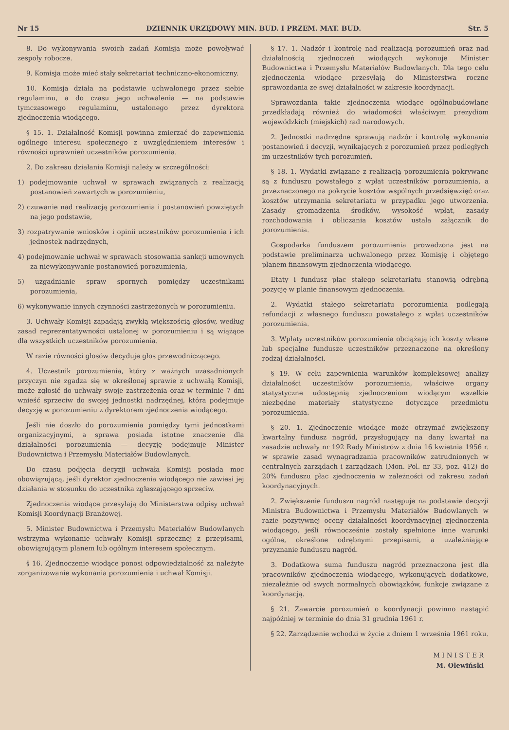Nr 15 DZIENNIK URZĘDOWY MIN. BUD. I PRZEM. MAT. BUD. Str. 5
8. Do wykonywania swoich zadań Komisja może powoływać zespoły robocze.
9. Komisja może mieć stały sekretariat techniczno-ekonomiczny.
10. Komisja działa na podstawie uchwalonego przez siebie regulaminu, a do czasu jego uchwalenia — na podstawie tymczasowego regulaminu, ustalonego przez dyrektora zjednoczenia wiodącego.
§ 15. 1. Działalność Komisji powinna zmierzać do zapewnienia ogólnego interesu społecznego z uwzględnieniem interesów i równości uprawnień uczestników porozumienia.
2. Do zakresu działania Komisji należy w szczególności:
1) podejmowanie uchwał w sprawach związanych z realizacją postanowień zawartych w porozumieniu,
2) czuwanie nad realizacją porozumienia i postanowień powziętych na jego podstawie,
3) rozpatrywanie wniosków i opinii uczestników porozumienia i ich jednostek nadrzędnych,
4) podejmowanie uchwał w sprawach stosowania sankcji umownych za niewykonywanie postanowień porozumienia,
5) uzgadnianie spraw spornych pomiędzy uczestnikami porozumienia,
6) wykonywanie innych czynności zastrzeżonych w porozumieniu.
3. Uchwały Komisji zapadają zwykłą większością głosów, według zasad reprezentatywności ustalonej w porozumieniu i są wiążące dla wszystkich uczestników porozumienia.
W razie równości głosów decyduje głos przewodniczącego.
4. Uczestnik porozumienia, który z ważnych uzasadnionych przyczyn nie zgadza się w określonej sprawie z uchwałą Komisji, może zgłosić do uchwały swoje zastrzeżenia oraz w terminie 7 dni wnieść sprzeciw do swojej jednostki nadrzędnej, która podejmuje decyzję w porozumieniu z dyrektorem zjednoczenia wiodącego.
Jeśli nie doszło do porozumienia pomiędzy tymi jednostkami organizacyjnymi, a sprawa posiada istotne znaczenie dla działalności porozumienia — decyzję podejmuje Minister Budownictwa i Przemysłu Materiałów Budowlanych.
Do czasu podjęcia decyzji uchwała Komisji posiada moc obowiązującą, jeśli dyrektor zjednoczenia wiodącego nie zawiesi jej działania w stosunku do uczestnika zgłaszającego sprzeciw.
Zjednoczenia wiodące przesyłają do Ministerstwa odpisy uchwał Komisji Koordynacji Branżowej.
5. Minister Budownictwa i Przemysłu Materiałów Budowlanych wstrzyma wykonanie uchwały Komisji sprzecznej z przepisami, obowiązującym planem lub ogólnym interesem społecznym.
§ 16. Zjednoczenie wiodące ponosi odpowiedzialność za należyte zorganizowanie wykonania porozumienia i uchwał Komisji.
§ 17. 1. Nadzór i kontrolę nad realizacją porozumień oraz nad działalnością zjednoczeń wiodących wykonuje Minister Budownictwa i Przemysłu Materiałów Budowlanych. Dla tego celu zjednoczenia wiodące przesyłają do Ministerstwa roczne sprawozdania ze swej działalności w zakresie koordynacji.
Sprawozdania takie zjednoczenia wiodące ogólnobudowlane przedkładają również do wiadomości właściwym prezydiom wojewódzkich (miejskich) rad narodowych.
2. Jednostki nadrzędne sprawują nadzór i kontrolę wykonania postanowień i decyzji, wynikających z porozumień przez podległych im uczestników tych porozumień.
§ 18. 1. Wydatki związane z realizacją porozumienia pokrywane są z funduszu powstałego z wpłat uczestników porozumienia, a przeznaczonego na pokrycie kosztów wspólnych przedsięwzięć oraz kosztów utrzymania sekretariatu w przypadku jego utworzenia. Zasady gromadzenia środków, wysokość wpłat, zasady rozchodowania i obliczania kosztów ustala załącznik do porozumienia.
Gospodarka funduszem porozumienia prowadzona jest na podstawie preliminarza uchwalonego przez Komisję i objętego planem finansowym zjednoczenia wiodącego.
Etaty i fundusz płac stałego sekretariatu stanowią odrębną pozycję w planie finansowym zjednoczenia.
2. Wydatki stałego sekretariatu porozumienia podlegają refundacji z własnego funduszu powstałego z wpłat uczestników porozumienia.
3. Wpłaty uczestników porozumienia obciążają ich koszty własne lub specjalne fundusze uczestników przeznaczone na określony rodzaj działalności.
§ 19. W celu zapewnienia warunków kompleksowej analizy działalności uczestników porozumienia, właściwe organy statystyczne udostępnią zjednoczeniom wiodącym wszelkie niezbędne materiały statystyczne dotyczące przedmiotu porozumienia.
§ 20. 1. Zjednoczenie wiodące może otrzymać zwiększony kwartalny fundusz nagród, przysługujący na dany kwartał na zasadzie uchwały nr 192 Rady Ministrów z dnia 16 kwietnia 1956 r. w sprawie zasad wynagradzania pracowników zatrudnionych w centralnych zarządach i zarządzach (Mon. Pol. nr 33, poz. 412) do 20% funduszu płac zjednoczenia w zależności od zakresu zadań koordynacyjnych.
2. Zwiększenie funduszu nagród następuje na podstawie decyzji Ministra Budownictwa i Przemysłu Materiałów Budowlanych w razie pozytywnej oceny działalności koordynacyjnej zjednoczenia wiodącego, jeśli równocześnie zostały spełnione inne warunki ogólne, określone odrębnymi przepisami, a uzależniające przyznanie funduszu nagród.
3. Dodatkowa suma funduszu nagród przeznaczona jest dla pracowników zjednoczenia wiodącego, wykonujących dodatkowe, niezależnie od swych normalnych obowiązków, funkcje związane z koordynacją.
§ 21. Zawarcie porozumień o koordynacji powinno nastąpić najpóźniej w terminie do dnia 31 grudnia 1961 r.
§ 22. Zarządzenie wchodzi w życie z dniem 1 września 1961 roku.
M I N I S T E R
M. Olewiński